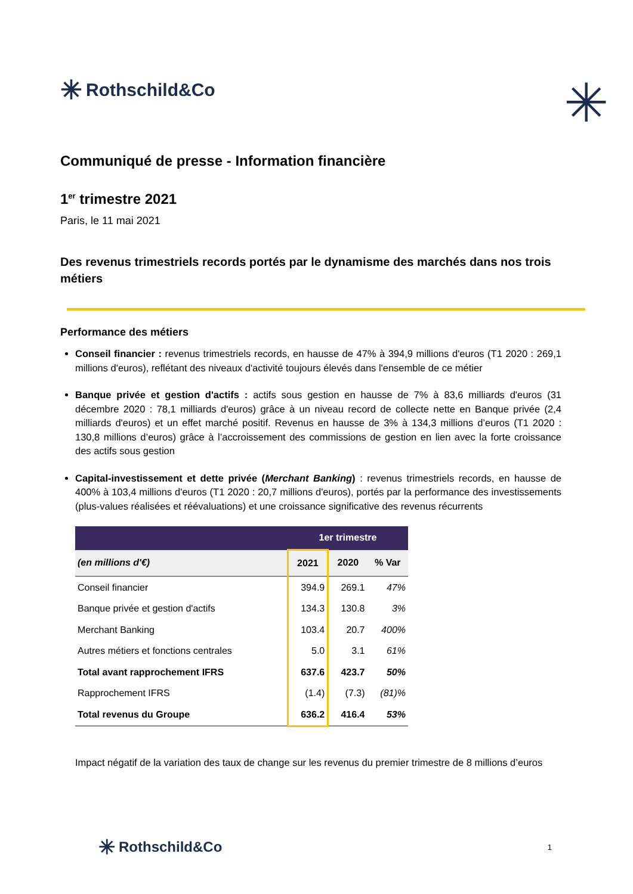✳ Rothschild&Co
✳
Communiqué de presse - Information financière
1<sup>er</sup> trimestre 2021
Paris, le 11 mai 2021
Des revenus trimestriels records portés par le dynamisme des marchés dans nos trois métiers
Performance des métiers
Conseil financier : revenus trimestriels records, en hausse de 47% à 394,9 millions d'euros (T1 2020 : 269,1 millions d'euros), reflétant des niveaux d'activité toujours élevés dans l'ensemble de ce métier
Banque privée et gestion d'actifs : actifs sous gestion en hausse de 7% à 83,6 milliards d'euros (31 décembre 2020 : 78,1 milliards d'euros) grâce à un niveau record de collecte nette en Banque privée (2,4 milliards d'euros) et un effet marché positif. Revenus en hausse de 3% à 134,3 millions d’euros (T1 2020 : 130,8 millions d’euros) grâce à l’accroissement des commissions de gestion en lien avec la forte croissance des actifs sous gestion
Capital-investissement et dette privée (Merchant Banking) : revenus trimestriels records, en hausse de 400% à 103,4 millions d'euros (T1 2020 : 20,7 millions d'euros), portés par la performance des investissements (plus-values réalisées et réévaluations) et une croissance significative des revenus récurrents
| | 1er trimestre | | |
| --- | --- | --- | --- |
| (en millions d'€) | 2021 | 2020 | % Var |
| Conseil financier | 394.9 | 269.1 | 47% |
| Banque privée et gestion d'actifs | 134.3 | 130.8 | 3% |
| Merchant Banking | 103.4 | 20.7 | 400% |
| Autres métiers et fonctions centrales | 5.0 | 3.1 | 61% |
| Total avant rapprochement IFRS | 637.6 | 423.7 | 50% |
| Rapprochement IFRS | (1.4) | (7.3) | (81)% |
| Total revenus du Groupe | 636.2 | 416.4 | 53% |
Impact négatif de la variation des taux de change sur les revenus du premier trimestre de 8 millions d’euros
✳ Rothschild&Co
1